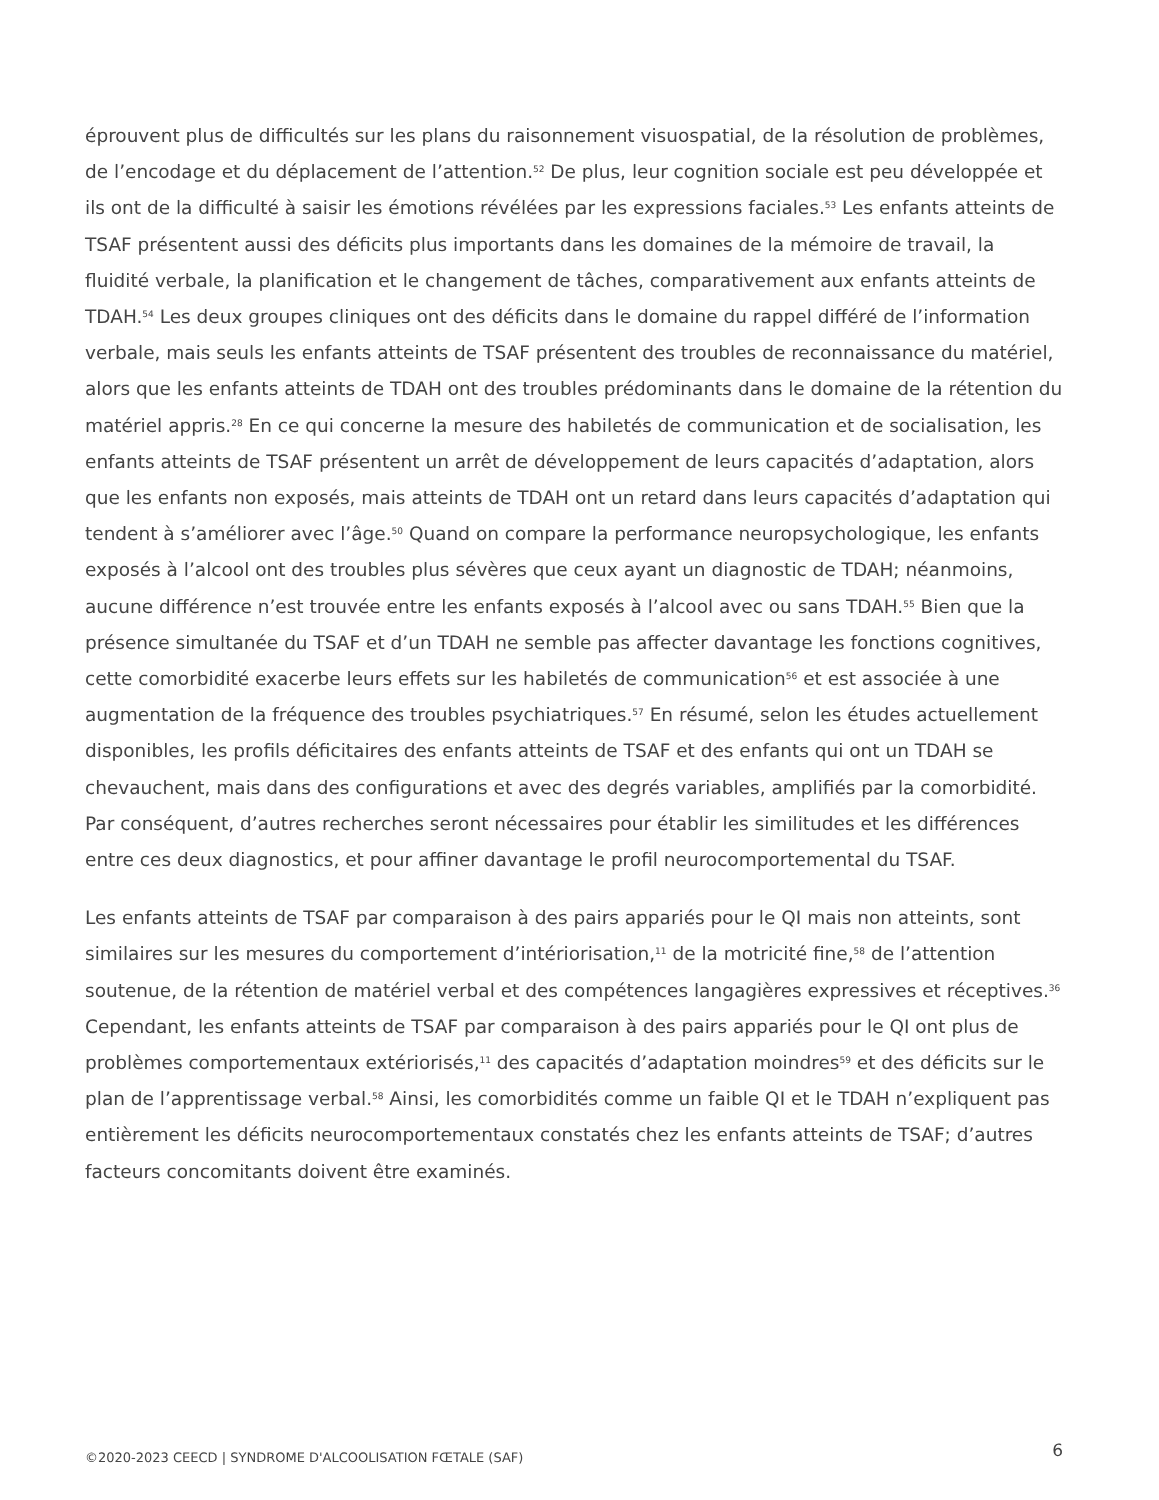éprouvent plus de difficultés sur les plans du raisonnement visuospatial, de la résolution de problèmes, de l’encodage et du déplacement de l’attention.<sup>52</sup> De plus, leur cognition sociale est peu développée et ils ont de la difficulté à saisir les émotions révélées par les expressions faciales.<sup>53</sup> Les enfants atteints de TSAF présentent aussi des déficits plus importants dans les domaines de la mémoire de travail, la fluidité verbale, la planification et le changement de tâches, comparativement aux enfants atteints de TDAH.<sup>54</sup> Les deux groupes cliniques ont des déficits dans le domaine du rappel différé de l’information verbale, mais seuls les enfants atteints de TSAF présentent des troubles de reconnaissance du matériel, alors que les enfants atteints de TDAH ont des troubles prédominants dans le domaine de la rétention du matériel appris.<sup>28</sup> En ce qui concerne la mesure des habiletés de communication et de socialisation, les enfants atteints de TSAF présentent un arrêt de développement de leurs capacités d’adaptation, alors que les enfants non exposés, mais atteints de TDAH ont un retard dans leurs capacités d’adaptation qui tendent à s’améliorer avec l’âge.<sup>50</sup> Quand on compare la performance neuropsychologique, les enfants exposés à l’alcool ont des troubles plus sévères que ceux ayant un diagnostic de TDAH; néanmoins, aucune différence n’est trouvée entre les enfants exposés à l’alcool avec ou sans TDAH.<sup>55</sup> Bien que la présence simultanée du TSAF et d’un TDAH ne semble pas affecter davantage les fonctions cognitives, cette comorbidité exacerbe leurs effets sur les habiletés de communication<sup>56</sup> et est associée à une augmentation de la fréquence des troubles psychiatriques.<sup>57</sup> En résumé, selon les études actuellement disponibles, les profils déficitaires des enfants atteints de TSAF et des enfants qui ont un TDAH se chevauchent, mais dans des configurations et avec des degrés variables, amplifiés par la comorbidité. Par conséquent, d’autres recherches seront nécessaires pour établir les similitudes et les différences entre ces deux diagnostics, et pour affiner davantage le profil neurocomportemental du TSAF.
Les enfants atteints de TSAF par comparaison à des pairs appariés pour le QI mais non atteints, sont similaires sur les mesures du comportement d’intériorisation,<sup>11</sup> de la motricité fine,<sup>58</sup> de l’attention soutenue, de la rétention de matériel verbal et des compétences langagières expressives et réceptives.<sup>36</sup> Cependant, les enfants atteints de TSAF par comparaison à des pairs appariés pour le QI ont plus de problèmes comportementaux extériorisés,<sup>11</sup> des capacités d’adaptation moindres<sup>59</sup> et des déficits sur le plan de l’apprentissage verbal.<sup>58</sup> Ainsi, les comorbidités comme un faible QI et le TDAH n’expliquent pas entièrement les déficits neurocomportementaux constatés chez les enfants atteints de TSAF; d’autres facteurs concomitants doivent être examinés.
©2020-2023 CEECD | SYNDROME D'ALCOOLISATION FŒTALE (SAF) 6